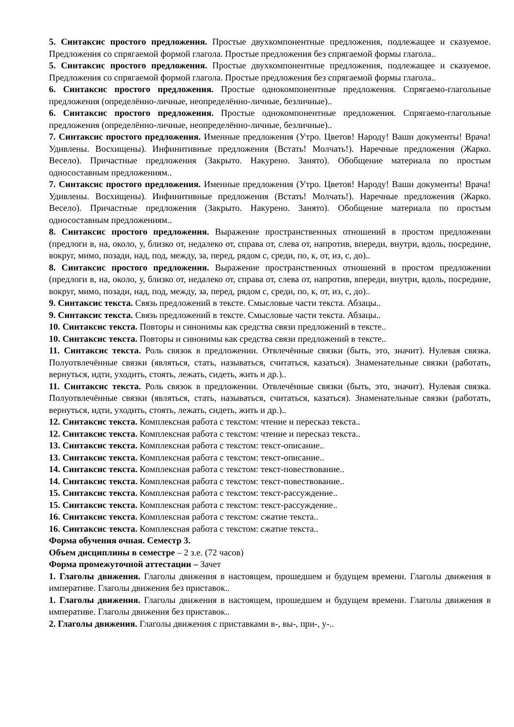5. Синтаксис простого предложения. Простые двухкомпонентные предложения, подлежащее и сказуемое. Предложения со спрягаемой формой глагола. Простые предложения без спрягаемой формы глагола..
5. Синтаксис простого предложения. Простые двухкомпонентные предложения, подлежащее и сказуемое. Предложения со спрягаемой формой глагола. Простые предложения без спрягаемой формы глагола..
6. Синтаксис простого предложения. Простые однокомпонентные предложения. Спрягаемо-глагольные предложения (определённо-личные, неопределённо-личные, безличные)..
6. Синтаксис простого предложения. Простые однокомпонентные предложения. Спрягаемо-глагольные предложения (определённо-личные, неопределённо-личные, безличные)..
7. Синтаксис простого предложения. Именные предложения (Утро. Цветов! Народу! Ваши документы! Врача! Удивлены. Восхищены). Инфинитивные предложения (Встать! Молчать!). Наречные предложения (Жарко. Весело). Причастные предложения (Закрыто. Накурено. Занято). Обобщение материала по простым односоставным предложениям..
7. Синтаксис простого предложения. Именные предложения (Утро. Цветов! Народу! Ваши документы! Врача! Удивлены. Восхищены). Инфинитивные предложения (Встать! Молчать!). Наречные предложения (Жарко. Весело). Причастные предложения (Закрыто. Накурено. Занято). Обобщение материала по простым односоставным предложениям..
8. Синтаксис простого предложения. Выражение пространственных отношений в простом предложении (предлоги в, на, около, у, близко от, недалеко от, справа от, слева от, напротив, впереди, внутри, вдоль, посредине, вокруг, мимо, позади, над, под, между, за, перед, рядом с, среди, по, к, от, из, с, до)..
8. Синтаксис простого предложения. Выражение пространственных отношений в простом предложении (предлоги в, на, около, у, близко от, недалеко от, справа от, слева от, напротив, впереди, внутри, вдоль, посредине, вокруг, мимо, позади, над, под, между, за, перед, рядом с, среди, по, к, от, из, с, до)..
9. Синтаксис текста. Связь предложений в тексте. Смысловые части текста. Абзацы..
9. Синтаксис текста. Связь предложений в тексте. Смысловые части текста. Абзацы..
10. Синтаксис текста. Повторы и синонимы как средства связи предложений в тексте..
10. Синтаксис текста. Повторы и синонимы как средства связи предложений в тексте..
11. Синтаксис текста. Роль связок в предложении. Отвлечённые связки (быть, это, значит). Нулевая связка. Полуотвлечённые связки (являться, стать, называться, считаться, казаться). Знаменательные связки (работать, вернуться, идти, уходить, стоять, лежать, сидеть, жить и др.)..
11. Синтаксис текста. Роль связок в предложении. Отвлечённые связки (быть, это, значит). Нулевая связка. Полуотвлечённые связки (являться, стать, называться, считаться, казаться). Знаменательные связки (работать, вернуться, идти, уходить, стоять, лежать, сидеть, жить и др.)..
12. Синтаксис текста. Комплексная работа с текстом: чтение и пересказ текста..
12. Синтаксис текста. Комплексная работа с текстом: чтение и пересказ текста..
13. Синтаксис текста. Комплексная работа с текстом: текст-описание..
13. Синтаксис текста. Комплексная работа с текстом: текст-описание..
14. Синтаксис текста. Комплексная работа с текстом: текст-повествование..
14. Синтаксис текста. Комплексная работа с текстом: текст-повествование..
15. Синтаксис текста. Комплексная работа с текстом: текст-рассуждение..
15. Синтаксис текста. Комплексная работа с текстом: текст-рассуждение..
16. Синтаксис текста. Комплексная работа с текстом: сжатие текста..
16. Синтаксис текста. Комплексная работа с текстом: сжатие текста..
Форма обучения очная. Семестр 3.
Объем дисциплины в семестре – 2 з.е. (72 часов)
Форма промежуточной аттестации – Зачет
1. Глаголы движения. Глаголы движения в настоящем, прошедшем и будущем времени. Глаголы движения в императиве. Глаголы движения без приставок..
1. Глаголы движения. Глаголы движения в настоящем, прошедшем и будущем времени. Глаголы движения в императиве. Глаголы движения без приставок..
2. Глаголы движения. Глаголы движения с приставками в-, вы-, при-, у-..